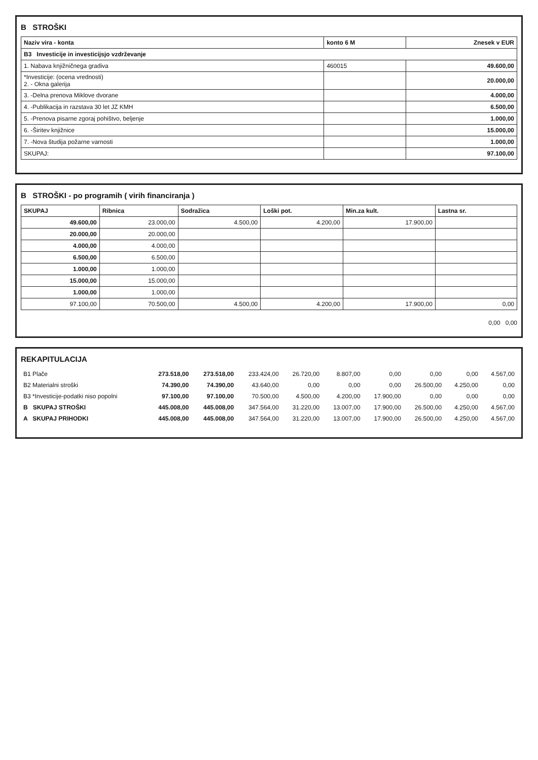B STROŠKI
| Naziv vira - konta | konto 6 M | Znesek v EUR |
| --- | --- | --- |
| B3 Investicije in investicijsjo vzdrževanje | | |
| 1. Nabava knjižničnega gradiva | 460015 | 49.600,00 |
| *Investicije: (ocena vrednosti) 2. - Okna galerija | | 20.000,00 |
| 3. -Delna prenova Miklove dvorane | | 4.000,00 |
| 4. -Publikacija in razstava 30 let JZ KMH | | 6.500,00 |
| 5. -Prenova pisarne zgoraj pohištvo, beljenje | | 1.000,00 |
| 6. -Širitev knjižnice | | 15.000,00 |
| 7. -Nova študija požarne varnosti | | 1.000,00 |
| SKUPAJ: | | 97.100,00 |
B STROŠKI - po programih ( virih financiranja )
| SKUPAJ | Ribnica | Sodražica | Loški pot. | Min.za kult. | Lastna sr. |
| --- | --- | --- | --- | --- | --- |
| 49.600,00 | 23.000,00 | 4.500,00 | 4.200,00 | 17.900,00 | |
| 20.000,00 | 20.000,00 | | | | |
| 4.000,00 | 4.000,00 | | | | |
| 6.500,00 | 6.500,00 | | | | |
| 1.000,00 | 1.000,00 | | | | |
| 15.000,00 | 15.000,00 | | | | |
| 1.000,00 | 1.000,00 | | | | |
| 97.100,00 | 70.500,00 | 4.500,00 | 4.200,00 | 17.900,00 | 0,00 |
0,00 0,00
REKAPITULACIJA
| B1 Plače | 273.518,00 | 273.518,00 | 233.424,00 | 26.720,00 | 8.807,00 | 0,00 | 0,00 | 0,00 | 4.567,00 |
| B2 Materialni stroški | 74.390,00 | 74.390,00 | 43.640,00 | 0,00 | 0,00 | 0,00 | 26.500,00 | 4.250,00 | 0,00 |
| B3 *Investicije-podatki niso popolni | 97.100,00 | 97.100,00 | 70.500,00 | 4.500,00 | 4.200,00 | 17.900,00 | 0,00 | 0,00 | 0,00 |
| B SKUPAJ STROŠKI | 445.008,00 | 445.008,00 | 347.564,00 | 31.220,00 | 13.007,00 | 17.900,00 | 26.500,00 | 4.250,00 | 4.567,00 |
| A SKUPAJ PRIHODKI | 445.008,00 | 445.008,00 | 347.564,00 | 31.220,00 | 13.007,00 | 17.900,00 | 26.500,00 | 4.250,00 | 4.567,00 |